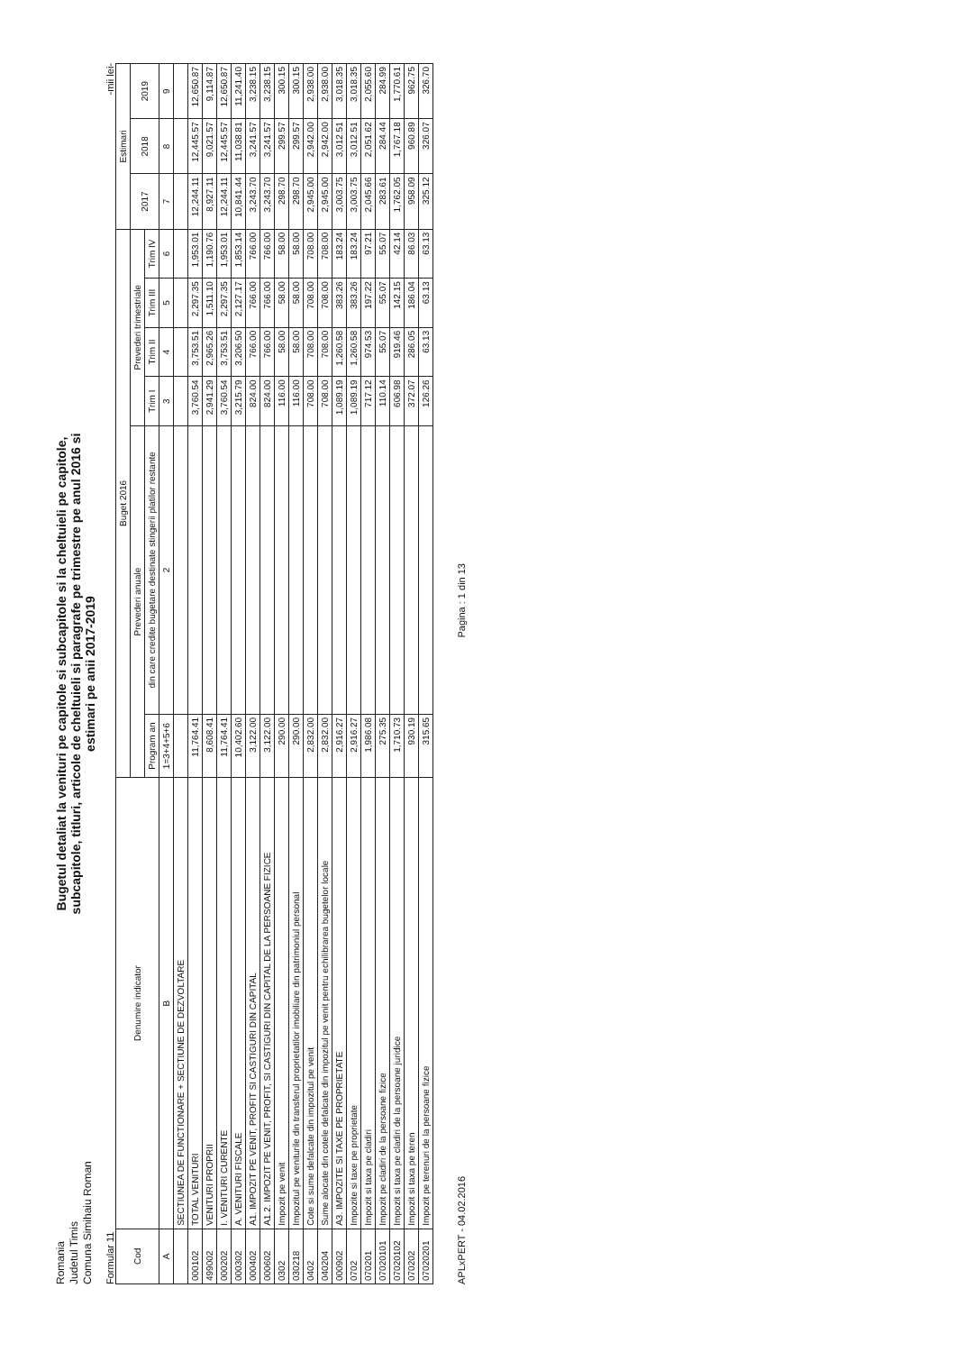Romania
Judetul Timis
Comuna Simihaiu Roman
Bugetul detaliat la venituri pe capitole si subcapitole si la cheltuieli pe capitole,
subcapitole, titluri, articole de cheltuieli si paragrafe pe trimestre pe anul 2016 si
estimari pe anii 2017-2019
Formular 11 -mii lei-
| Cod | Denumire indicator | Buget 2016 | | | | | | Estimari | | |
| --- | --- | --- | --- | --- | --- | --- | --- | --- | --- | --- |
| | | Prevederi anuale | | Prevederi trimestriale | | | | 2017 | 2018 | 2019 |
| | | Program an | din care credite bugetare destinate stingerii platilor restante | Trim I | Trim II | Trim III | Trim IV | | | |
| A | B | 1=3+4+5+6 | 2 | 3 | 4 | 5 | 6 | 7 | 8 | 9 |
| | SECTIUNEA DE FUNCTIONARE + SECTIUNE DE DEZVOLTARE | | | | | | | | | |
| 000102 | TOTAL VENITURI | 11,764.41 | | 3,760.54 | 3,753.51 | 2,297.35 | 1,953.01 | 12,244.11 | 12,445.57 | 12,650.87 |
| 499002 | VENITURI PROPRII | 8,608.41 | | 2,941.29 | 2,965.26 | 1,511.10 | 1,190.76 | 8,927.11 | 9,021.57 | 9,114.87 |
| 000202 | I. VENITURI CURENTE | 11,764.41 | | 3,760.54 | 3,753.51 | 2,297.35 | 1,953.01 | 12,244.11 | 12,445.57 | 12,650.87 |
| 000302 | A. VENITURI FISCALE | 10,402.60 | | 3,215.79 | 3,206.50 | 2,127.17 | 1,853.14 | 10,841.44 | 11,038.81 | 11,241.40 |
| 000402 | A1. IMPOZIT PE VENIT, PROFIT SI CASTIGURI DIN CAPITAL | 3,122.00 | | 824.00 | 766.00 | 766.00 | 766.00 | 3,243.70 | 3,241.57 | 3,238.15 |
| 000602 | A1.2. IMPOZIT PE VENIT, PROFIT, SI CASTIGURI DIN CAPITAL DE LA PERSOANE FIZICE | 3,122.00 | | 824.00 | 766.00 | 766.00 | 766.00 | 3,243.70 | 3,241.57 | 3,238.15 |
| 0302 | Impozit pe venit | 290.00 | | 116.00 | 58.00 | 58.00 | 58.00 | 298.70 | 299.57 | 300.15 |
| 030218 | Impozitul pe veniturile din transferul proprietatilor imobiliare din patrimoniul personal | 290.00 | | 116.00 | 58.00 | 58.00 | 58.00 | 298.70 | 299.57 | 300.15 |
| 0402 | Cote si sume defalcate din impozitul pe venit | 2,832.00 | | 708.00 | 708.00 | 708.00 | 708.00 | 2,945.00 | 2,942.00 | 2,938.00 |
| 040204 | Sume alocate din cotele defalcate din impozitul pe venit pentru echilibrarea bugetelor locale | 2,832.00 | | 708.00 | 708.00 | 708.00 | 708.00 | 2,945.00 | 2,942.00 | 2,938.00 |
| 000902 | A3. IMPOZITE SI TAXE PE PROPRIETATE | 2,916.27 | | 1,089.19 | 1,260.58 | 383.26 | 183.24 | 3,003.75 | 3,012.51 | 3,018.35 |
| 0702 | Impozite si taxe pe proprietate | 2,916.27 | | 1,089.19 | 1,260.58 | 383.26 | 183.24 | 3,003.75 | 3,012.51 | 3,018.35 |
| 070201 | Impozit si taxa pe cladiri | 1,986.08 | | 717.12 | 974.53 | 197.22 | 97.21 | 2,045.66 | 2,051.62 | 2,055.60 |
| 07020101 | Impozit pe cladiri de la persoane fizice | 275.35 | | 110.14 | 55.07 | 55.07 | 55.07 | 283.61 | 284.44 | 284.99 |
| 07020102 | Impozit si taxa pe cladiri de la persoane juridice | 1,710.73 | | 606.98 | 919.46 | 142.15 | 42.14 | 1,762.05 | 1,767.18 | 1,770.61 |
| 070202 | Impozit si taxa pe teren | 930.19 | | 372.07 | 286.05 | 186.04 | 86.03 | 958.09 | 960.89 | 962.75 |
| 07020201 | Impozit pe terenuri de la persoane fizice | 315.65 | | 126.26 | 63.13 | 63.13 | 63.13 | 325.12 | 326.07 | 326.70 |
APLxPERT - 04.02.2016 Pagina : 1 din 13